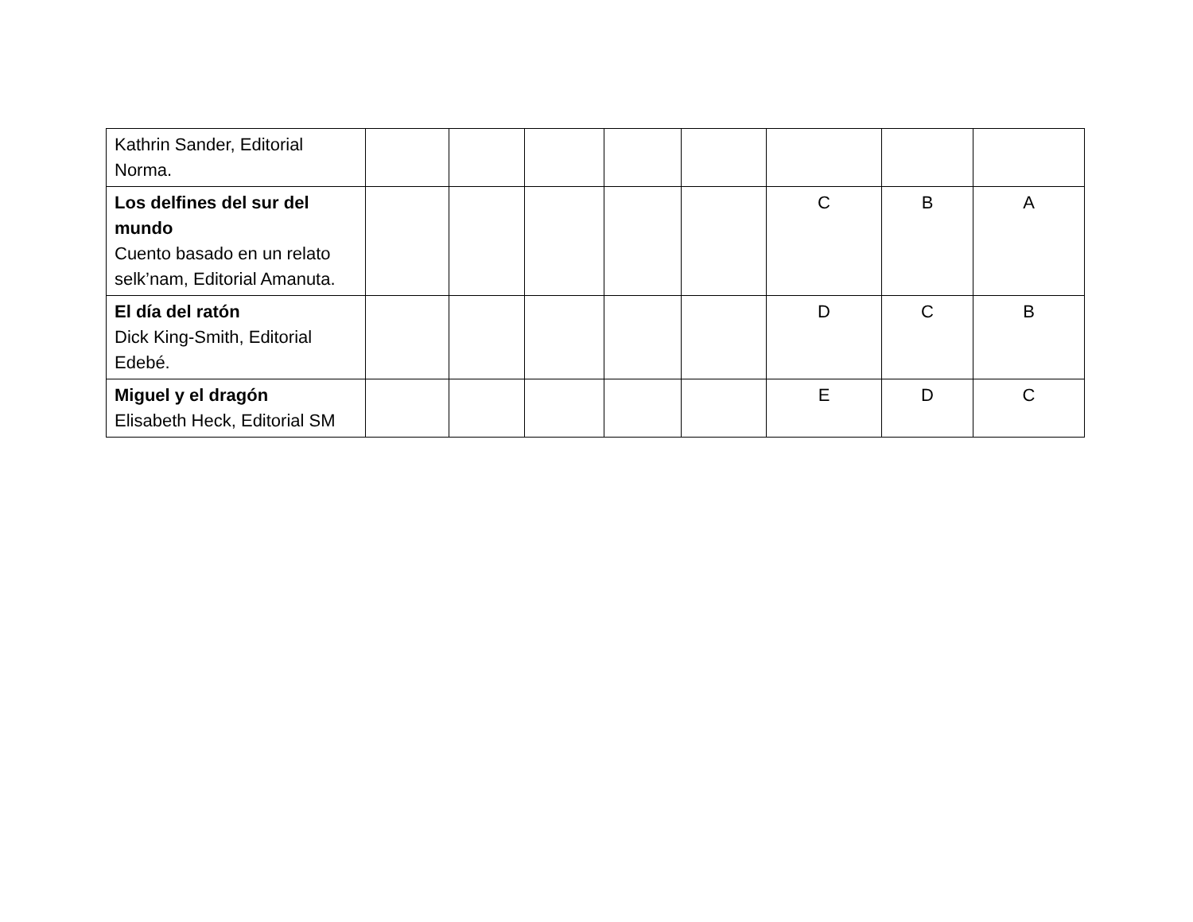| Kathrin Sander, Editorial Norma. | | | | | | | | |
| Los delfines del sur del mundo Cuento basado en un relato selk’nam, Editorial Amanuta. | | | | | | C | B | A |
| El día del ratón Dick King-Smith, Editorial Edebé. | | | | | | D | C | B |
| Miguel y el dragón Elisabeth Heck, Editorial SM | | | | | | E | D | C |